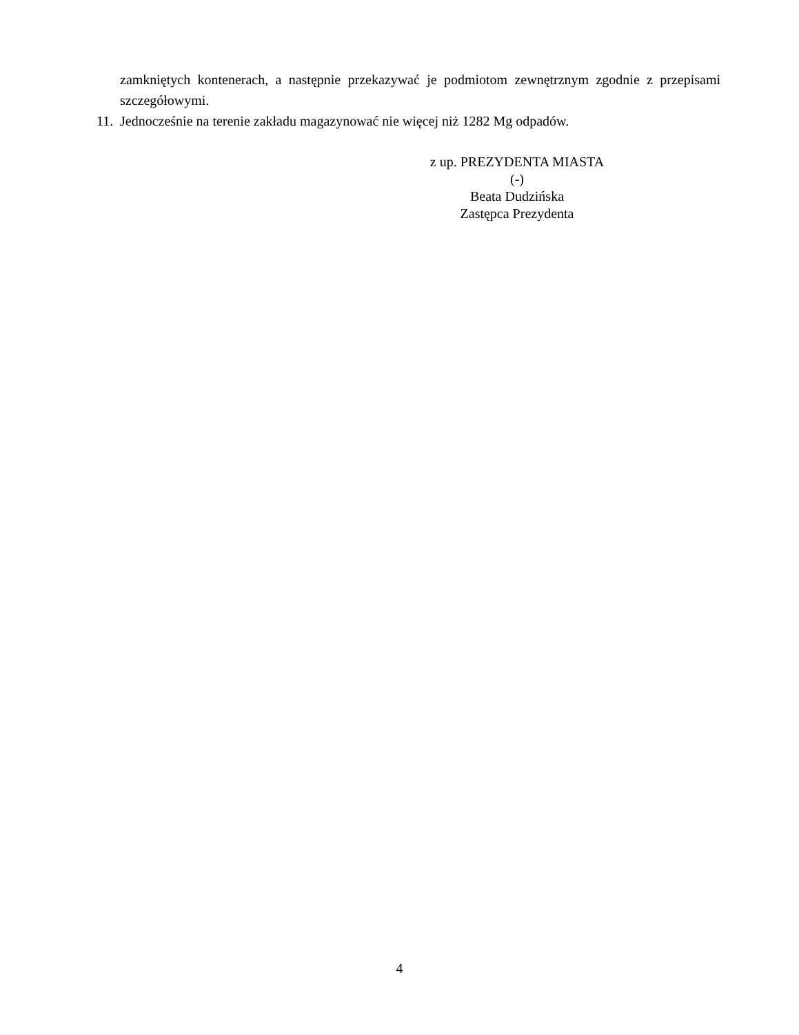zamkniętych kontenerach, a następnie przekazywać je podmiotom zewnętrznym zgodnie z przepisami szczegółowymi.
11. Jednocześnie na terenie zakładu magazynować nie więcej niż 1282 Mg odpadów.
z up. PREZYDENTA MIASTA
(-)
Beata Dudzińska
Zastępca Prezydenta
4